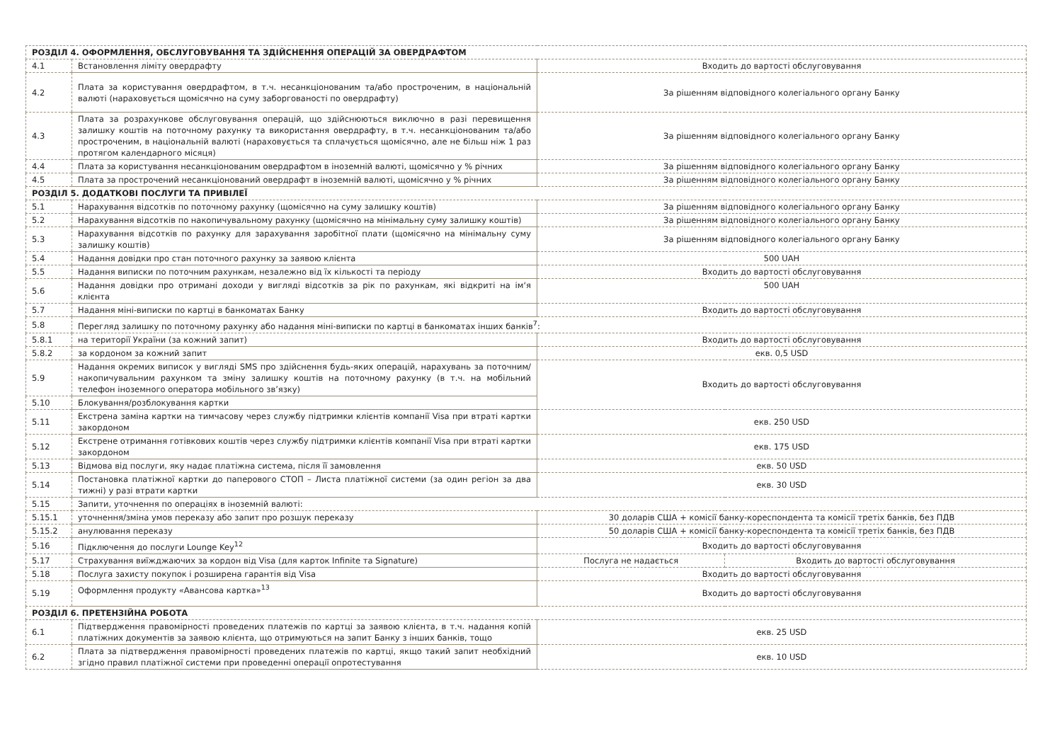| РОЗДІЛ 4. ОФОРМЛЕННЯ, ОБСЛУГОВУВАННЯ ТА ЗДІЙСНЕННЯ ОПЕРАЦІЙ ЗА ОВЕРДРАФТОМ | | | |
| 4.1 | Встановлення ліміту овердрафту | Входить до вартості обслуговування | |
| 4.2 | Плата за користування овердрафтом, в т.ч. несанкціонованим та/або простроченим, в національній валюті (нараховується щомісячно на суму заборгованості по овердрафту) | За рішенням відповідного колегіального органу Банку | |
| 4.3 | Плата за розрахункове обслуговування операцій, що здійснюються виключно в разі перевищення залишку коштів на поточному рахунку та використання овердрафту, в т.ч. несанкціонованим та/або простроченим, в національній валюті (нараховується та сплачується щомісячно, але не більш ніж 1 раз протягом календарного місяця) | За рішенням відповідного колегіального органу Банку | |
| 4.4 | Плата за користування несанкціонованим овердрафтом в іноземній валюті, щомісячно у % річних | За рішенням відповідного колегіального органу Банку | |
| 4.5 | Плата за прострочений несанкціонований овердрафт в іноземній валюті, щомісячно у % річних | За рішенням відповідного колегіального органу Банку | |
| РОЗДІЛ 5. ДОДАТКОВІ ПОСЛУГИ ТА ПРИВІЛЕЇ | | | |
| 5.1 | Нарахування відсотків по поточному рахунку (щомісячно на суму залишку коштів) | За рішенням відповідного колегіального органу Банку | |
| 5.2 | Нарахування відсотків по накопичувальному рахунку (щомісячно на мінімальну суму залишку коштів) | За рішенням відповідного колегіального органу Банку | |
| 5.3 | Нарахування відсотків по рахунку для зарахування заробітної плати (щомісячно на мінімальну суму залишку коштів) | За рішенням відповідного колегіального органу Банку | |
| 5.4 | Надання довідки про стан поточного рахунку за заявою клієнта | 500 UAH | |
| 5.5 | Надання виписки по поточним рахункам, незалежно від їх кількості та періоду | Входить до вартості обслуговування | |
| 5.6 | Надання довідки про отримані доходи у вигляді відсотків за рік по рахункам, які відкриті на ім‘я клієнта | 500 UAH | |
| 5.7 | Надання міні-виписки по картці в банкоматах Банку | Входить до вартості обслуговування | |
| 5.8 | Перегляд залишку по поточному рахунку або надання міні-виписки по картці в банкоматах інших банків<sup>7</sup>: | | |
| 5.8.1 | на території України (за кожний запит) | Входить до вартості обслуговування | |
| 5.8.2 | за кордоном за кожний запит | екв. 0,5 USD | |
| 5.9 | Надання окремих виписок у вигляді SMS про здійснення будь-яких операцій, нарахувань за поточним/накопичувальним рахунком та зміну залишку коштів на поточному рахунку (в т.ч. на мобільний телефон іноземного оператора мобільного зв’язку) | Входить до вартості обслуговування | |
| 5.10 | Блокування/розблокування картки | | |
| 5.11 | Екстрена заміна картки на тимчасову через службу підтримки клієнтів компанії Visa при втраті картки закордоном | екв. 250 USD | |
| 5.12 | Екстрене отримання готівкових коштів через службу підтримки клієнтів компанії Visa при втраті картки закордоном | екв. 175 USD | |
| 5.13 | Відмова від послуги, яку надає платіжна система, після її замовлення | екв. 50 USD | |
| 5.14 | Постановка платіжної картки до паперового СТОП – Листа платіжної системи (за один регіон за два тижні) у разі втрати картки | екв. 30 USD | |
| 5.15 | Запити, уточнення по операціях в іноземній валюті: | | |
| 5.15.1 | уточнення/зміна умов переказу або запит про розшук переказу | 30 доларів США + комісії банку-кореспондента та комісії третіх банків, без ПДВ | |
| 5.15.2 | анулювання переказу | 50 доларів США + комісії банку-кореспондента та комісії третіх банків, без ПДВ | |
| 5.16 | Підключення до послуги Lounge Key<sup>12</sup> | Входить до вартості обслуговування | |
| 5.17 | Страхування виїжджаючих за кордон від Visa (для карток Infinite та Signature) | Послуга не надається | Входить до вартості обслуговування |
| 5.18 | Послуга захисту покупок і розширена гарантія від Visa | Входить до вартості обслуговування | |
| 5.19 | Оформлення продукту «Авансова картка»<sup>13</sup> | Входить до вартості обслуговування | |
| РОЗДІЛ 6. ПРЕТЕНЗІЙНА РОБОТА | | | |
| 6.1 | Підтвердження правомірності проведених платежів по картці за заявою клієнта, в т.ч. надання копій платіжних документів за заявою клієнта, що отримуються на запит Банку з інших банків, тощо | екв. 25 USD | |
| 6.2 | Плата за підтвердження правомірності проведених платежів по картці, якщо такий запит необхідний згідно правил платіжної системи при проведенні операції опротестування | екв. 10 USD | |